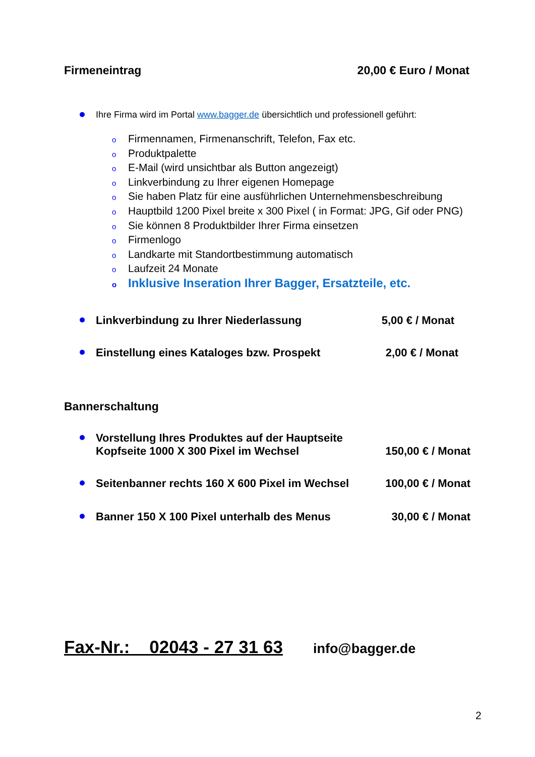Firmeneintrag 20,00 € Euro / Monat
Ihre Firma wird im Portal www.bagger.de übersichtlich und professionell geführt:
o Firmennamen, Firmenanschrift, Telefon, Fax etc.
o Produktpalette
o E-Mail (wird unsichtbar als Button angezeigt)
o Linkverbindung zu Ihrer eigenen Homepage
o Sie haben Platz für eine ausführlichen Unternehmensbeschreibung
o Hauptbild 1200 Pixel breite x 300 Pixel ( in Format: JPG, Gif oder PNG)
o Sie können 8 Produktbilder Ihrer Firma einsetzen
o Firmenlogo
o Landkarte mit Standortbestimmung automatisch
o Laufzeit 24 Monate
o Inklusive Inseration Ihrer Bagger, Ersatzteile, etc.
Linkverbindung zu Ihrer Niederlassung 5,00 € / Monat
Einstellung eines Kataloges bzw. Prospekt 2,00 € / Monat
Bannerschaltung
Vorstellung Ihres Produktes auf der Hauptseite
Kopfseite 1000 X 300 Pixel im Wechsel 150,00 € / Monat
Seitenbanner rechts 160 X 600 Pixel im Wechsel 100,00 € / Monat
Banner 150 X 100 Pixel unterhalb des Menus 30,00 € / Monat
Fax-Nr.: 02043 - 27 31 63 info@bagger.de
2